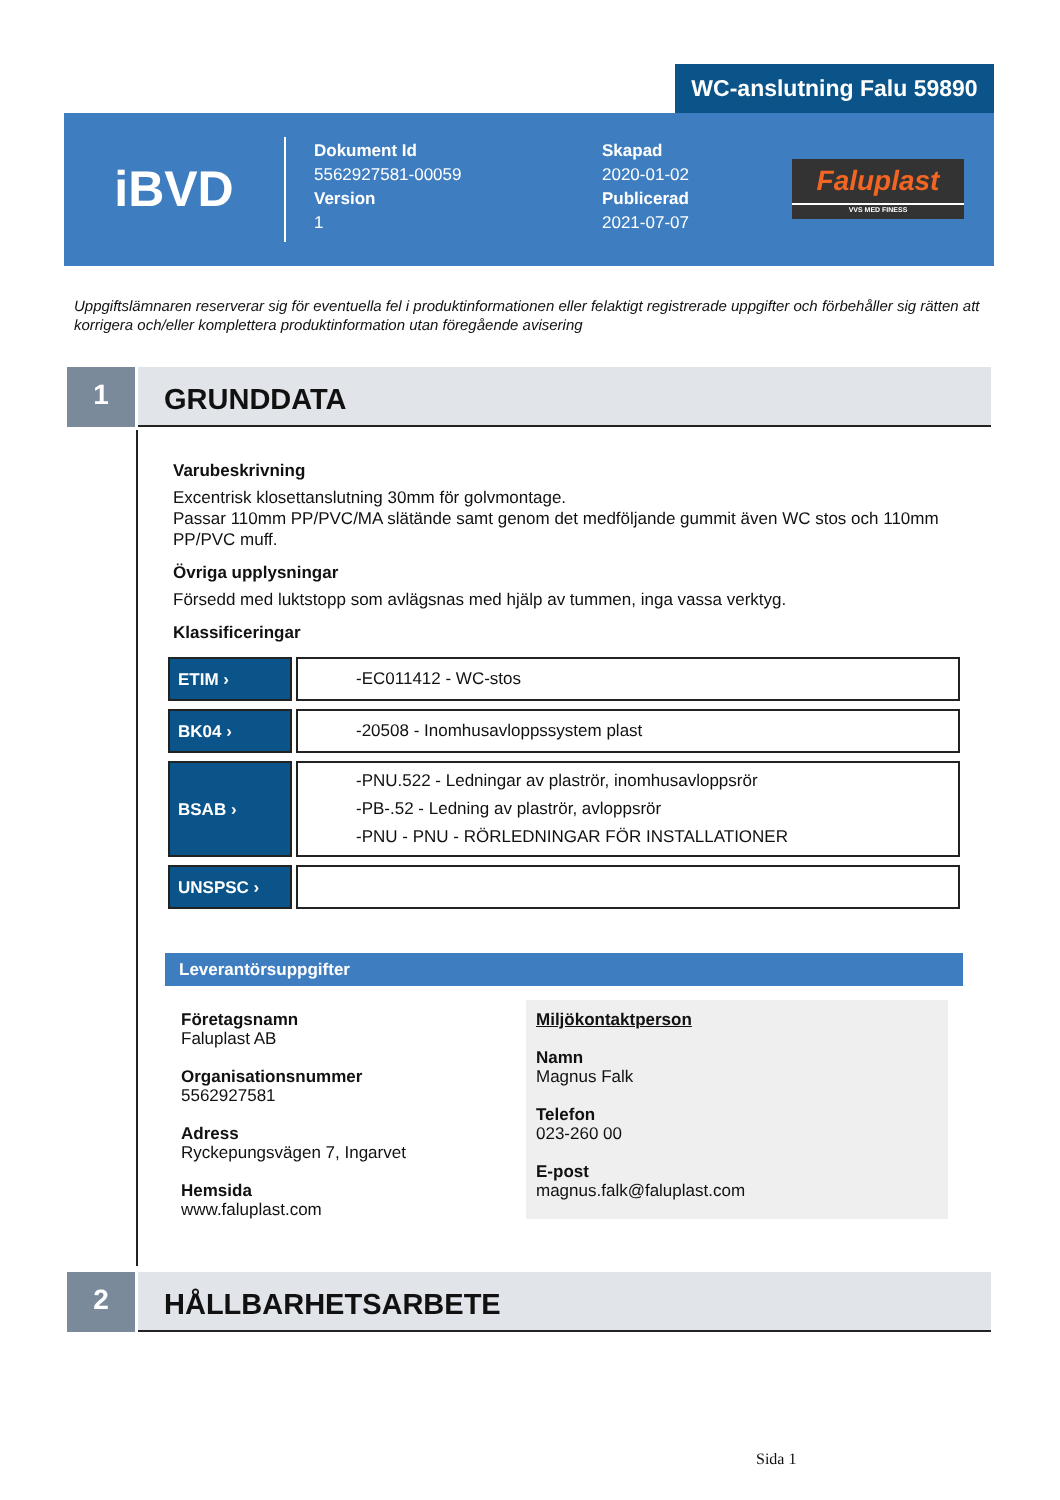WC-anslutning Falu 59890
iBVD
Dokument Id
5562927581-00059
Version
1
Skapad
2020-01-02
Publicerad
2021-07-07
Faluplast
VVS MED FINESS
Uppgiftslämnaren reserverar sig för eventuella fel i produktinformationen eller felaktigt registrerade uppgifter och förbehåller sig rätten att korrigera och/eller komplettera produktinformation utan föregående avisering
1
GRUNDDATA
Varubeskrivning
Excentrisk klosettanslutning 30mm för golvmontage.
Passar 110mm PP/PVC/MA slätände samt genom det medföljande gummit även WC stos och 110mm PP/PVC muff.
Övriga upplysningar
Försedd med luktstopp som avlägsnas med hjälp av tummen, inga vassa verktyg.
Klassificeringar
| ETIM › | -EC011412 - WC-stos |
| BK04 › | -20508 - Inomhusavloppssystem plast |
| BSAB › | -PNU.522 - Ledningar av plaströr, inomhusavloppsrör -PB-.52 - Ledning av plaströr, avloppsrör -PNU - PNU - RÖRLEDNINGAR FÖR INSTALLATIONER |
| UNSPSC › | |
Leverantörsuppgifter
Företagsnamn
Faluplast AB
Organisationsnummer
5562927581
Adress
Ryckepungsvägen 7, Ingarvet
Hemsida
www.faluplast.com
Miljökontaktperson
Namn
Magnus Falk
Telefon
023-260 00
E-post
magnus.falk@faluplast.com
2
HÅLLBARHETSARBETE
Sida 1